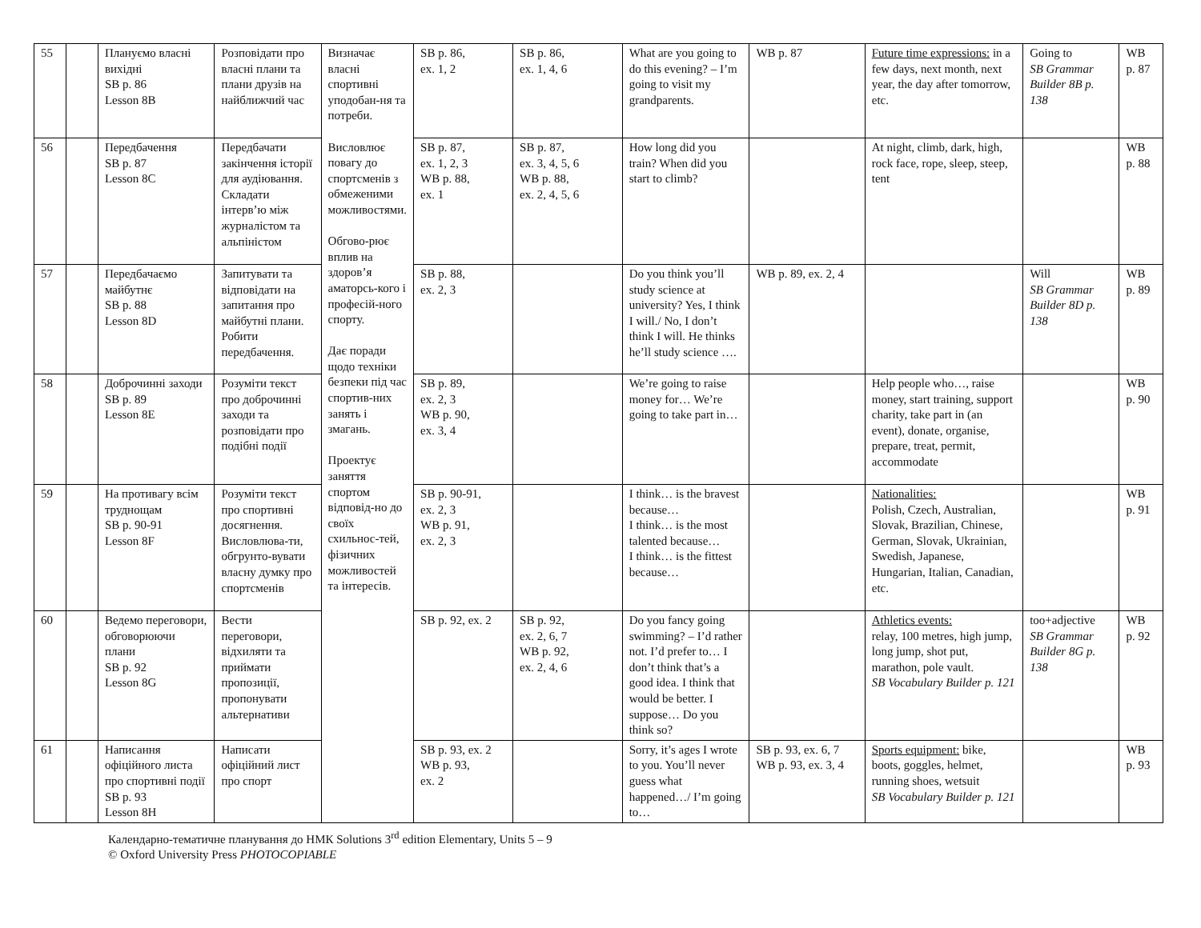| 55 | | Плануємо власні вихідні SB p. 86 Lesson 8B | Розповідати про власні плани та плани друзів на найближчий час | Визначає власні спортивні уподобан-ня та потреби. Висловлює повагу до спортсменів з обмеженими можливостями. Обгово-рює вплив на здоров’я аматорсь-кого і професій-ного спорту. Дає поради щодо техніки безпеки під час спортив-них занять і змагань. Проектує заняття спортом відповід-но до своїх схильнос-тей, фізичних можливостей та інтересів. | SB p. 86, ex. 1, 2 | SB p. 86, ex. 1, 4, 6 | What are you going to do this evening? – I’m going to visit my grandparents. | WB p. 87 | Future time expressions: in a few days, next month, next year, the day after tomorrow, etc. | Going to SB Grammar Builder 8B p. 138 | WB p. 87 |
| 56 | | Передбачення SB p. 87 Lesson 8C | Передбачати закінчення історії для аудіювання. Складати інтерв’ю між журналістом та альпіністом | | SB p. 87, ex. 1, 2, 3 WB p. 88, ex. 1 | SB p. 87, ex. 3, 4, 5, 6 WB p. 88, ex. 2, 4, 5, 6 | How long did you train? When did you start to climb? | | At night, climb, dark, high, rock face, rope, sleep, steep, tent | | WB p. 88 |
| 57 | | Передбачаємо майбутнє SB p. 88 Lesson 8D | Запитувати та відповідати на запитання про майбутні плани. Робити передбачення. | | SB p. 88, ex. 2, 3 | | Do you think you’ll study science at university? Yes, I think I will./ No, I don’t think I will. He thinks he’ll study science …. | WB p. 89, ex. 2, 4 | | Will SB Grammar Builder 8D p. 138 | WB p. 89 |
| 58 | | Доброчинні заходи SB p. 89 Lesson 8E | Розуміти текст про доброчинні заходи та розповідати про подібні події | | SB p. 89, ex. 2, 3 WB p. 90, ex. 3, 4 | | We’re going to raise money for… We’re going to take part in… | | Help people who…, raise money, start training, support charity, take part in (an event), donate, organise, prepare, treat, permit, accommodate | | WB p. 90 |
| 59 | | На противагу всім труднощам SB p. 90-91 Lesson 8F | Розуміти текст про спортивні досягнення. Висловлюва-ти, обгрунто-вувати власну думку про спортсменів | | SB p. 90-91, ex. 2, 3 WB p. 91, ex. 2, 3 | | I think… is the bravest because… I think… is the most talented because… I think… is the fittest because… | | Nationalities: Polish, Czech, Australian, Slovak, Brazilian, Chinese, German, Slovak, Ukrainian, Swedish, Japanese, Hungarian, Italian, Canadian, etc. | | WB p. 91 |
| 60 | | Ведемо переговори, обговорюючи плани SB p. 92 Lesson 8G | Вести переговори, відхиляти та приймати пропозиції, пропонувати альтернативи | | SB p. 92, ex. 2 | SB p. 92, ex. 2, 6, 7 WB p. 92, ex. 2, 4, 6 | Do you fancy going swimming? – I’d rather not. I’d prefer to… I don’t think that’s a good idea. I think that would be better. I suppose… Do you think so? | | Athletics events: relay, 100 metres, high jump, long jump, shot put, marathon, pole vault. SB Vocabulary Builder p. 121 | too+adjective SB Grammar Builder 8G p. 138 | WB p. 92 |
| 61 | | Написання офіційного листа про спортивні події SB p. 93 Lesson 8H | Написати офіційний лист про спорт | | SB p. 93, ex. 2 WB p. 93, ex. 2 | | Sorry, it’s ages I wrote to you. You’ll never guess what happened…/ I’m going to… | SB p. 93, ex. 6, 7 WB p. 93, ex. 3, 4 | Sports equipment: bike, boots, goggles, helmet, running shoes, wetsuit SB Vocabulary Builder p. 121 | | WB p. 93 |
Календарно-тематичне планування до НМК Solutions 3<sup>rd</sup> edition Elementary, Units 5 – 9
© Oxford University Press PHOTOCOPIABLE